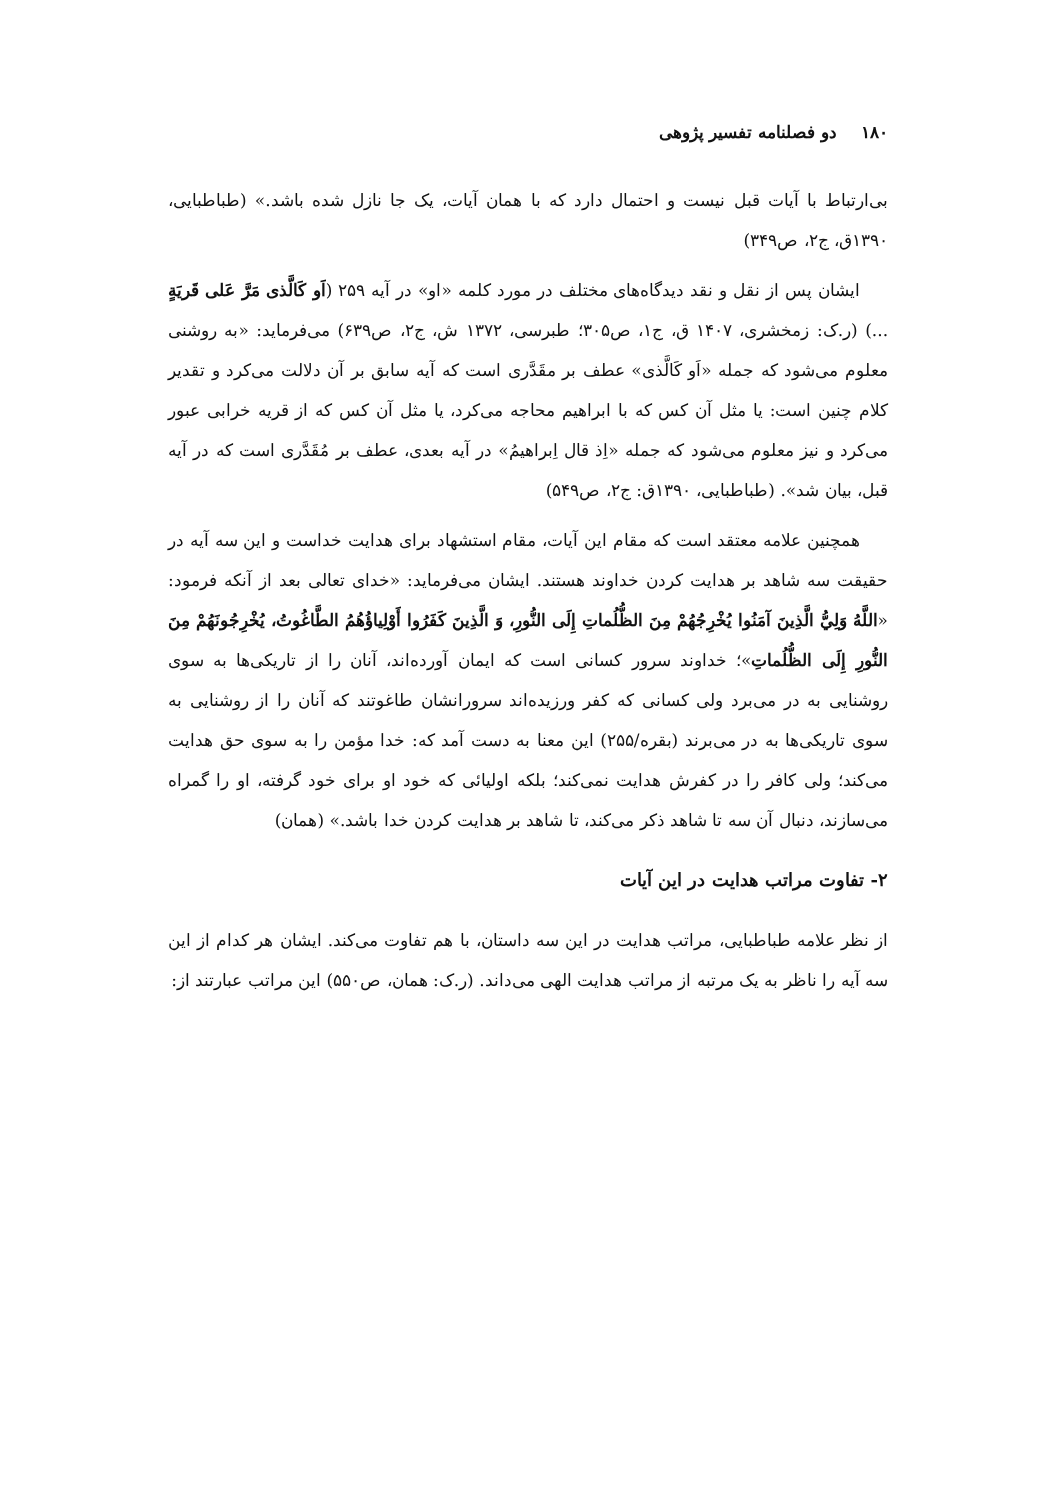۱۸۰ دو فصلنامه تفسیر پژوهی
بی‌ارتباط با آیات قبل نیست و احتمال دارد که با همان آیات، یک جا نازل شده باشد.» (طباطبایی، ۱۳۹۰ق، ج۲، ص۳۴۹)
ایشان پس از نقل و نقد دیدگاه‌های مختلف در مورد کلمه «او» در آیه ۲۵۹ (اَو کَالَّذی مَرَّ عَلی قَریَةٍ ...) (ر.ک: زمخشری، ۱۴۰۷ ق، ج۱، ص۳۰۵؛ طبرسی، ۱۳۷۲ ش، ج۲، ص۶۳۹) می‌فرماید: «به روشنی معلوم می‌شود که جمله «اَو کَالَّذی» عطف بر مقَدَّری است که آیه سابق بر آن دلالت می‌کرد و تقدیر کلام چنین است: یا مثل آن کس که با ابراهیم محاجه می‌کرد، یا مثل آن کس که از قریه خرابی عبور می‌کرد و نیز معلوم می‌شود که جمله «اِذ قال اِبراهیمُ» در آیه بعدی، عطف بر مُقَدَّری است که در آیه قبل، بیان شد». (طباطبایی، ۱۳۹۰ق: ج۲، ص۵۴۹)
همچنین علامه معتقد است که مقام این آیات، مقام استشهاد برای هدایت خداست و این سه آیه در حقیقت سه شاهد بر هدایت کردن خداوند هستند. ایشان می‌فرماید: «خدای تعالی بعد از آنکه فرمود: «اللَّهُ وَلِيُّ الَّذِينَ آمَنُوا يُخْرِجُهُمْ مِنَ الظُّلُماتِ إِلَى النُّورِ، وَ الَّذِينَ كَفَرُوا أَوْلِياؤُهُمُ الطَّاغُوتُ، يُخْرِجُونَهُمْ مِنَ النُّورِ إِلَى الظُّلُماتِ»؛ خداوند سرور کسانی است که ایمان آورده‌اند، آنان را از تاریکی‌ها به سوی روشنایی به در می‌برد ولی کسانی که کفر ورزیده‌اند سرورانشان طاغوتند که آنان را از روشنایی به سوی تاریکی‌ها به در می‌برند (بقره/۲۵۵) این معنا به دست آمد که: خدا مؤمن را به سوی حق هدایت می‌کند؛ ولی کافر را در کفرش هدایت نمی‌کند؛ بلکه اولیائی که خود او برای خود گرفته، او را گمراه می‌سازند، دنبال آن سه تا شاهد ذکر می‌کند، تا شاهد بر هدایت کردن خدا باشد.» (همان)
۲- تفاوت مراتب هدایت در این آیات
از نظر علامه طباطبایی، مراتب هدایت در این سه داستان، با هم تفاوت می‌کند. ایشان هر کدام از این سه آیه را ناظر به یک مرتبه از مراتب هدایت الهی می‌داند. (ر.ک: همان، ص۵۵۰) این مراتب عبارتند از: